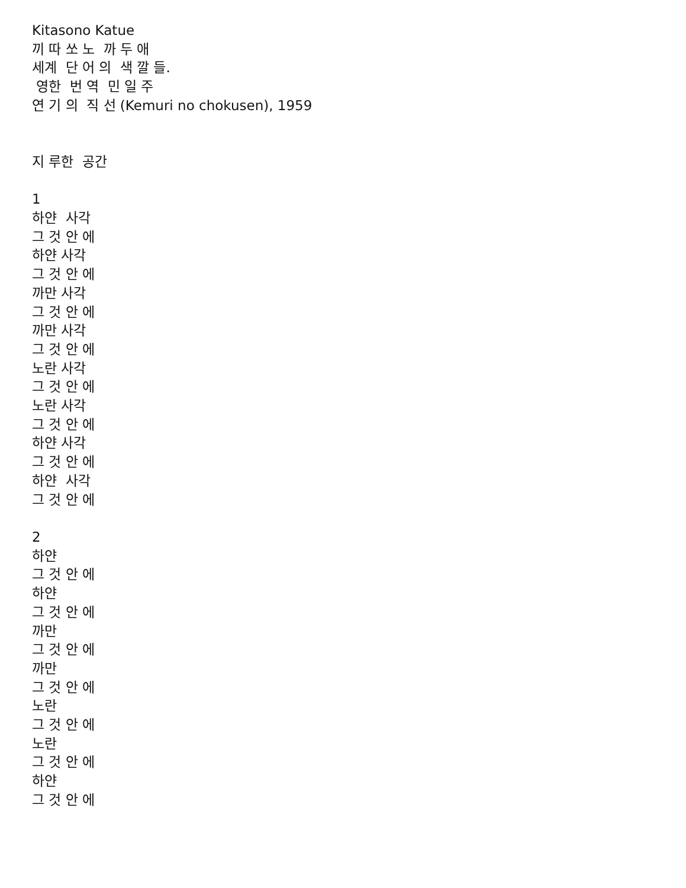Kitasono Katue
끼 따 쏘 노 까 두 애
세계 단 어 의 색 깔 들.
영한 번 역 민 일 주
연 기 의 직 선 (Kemuri no chokusen), 1959
지 루한 공간
1
하얀 사각
그 것 안 에
하얀 사각
그 것 안 에
까만 사각
그 것 안 에
까만 사각
그 것 안 에
노란 사각
그 것 안 에
노란 사각
그 것 안 에
하얀 사각
그 것 안 에
하얀 사각
그 것 안 에
2
하얀
그 것 안 에
하얀
그 것 안 에
까만
그 것 안 에
까만
그 것 안 에
노란
그 것 안 에
노란
그 것 안 에
하얀
그 것 안 에